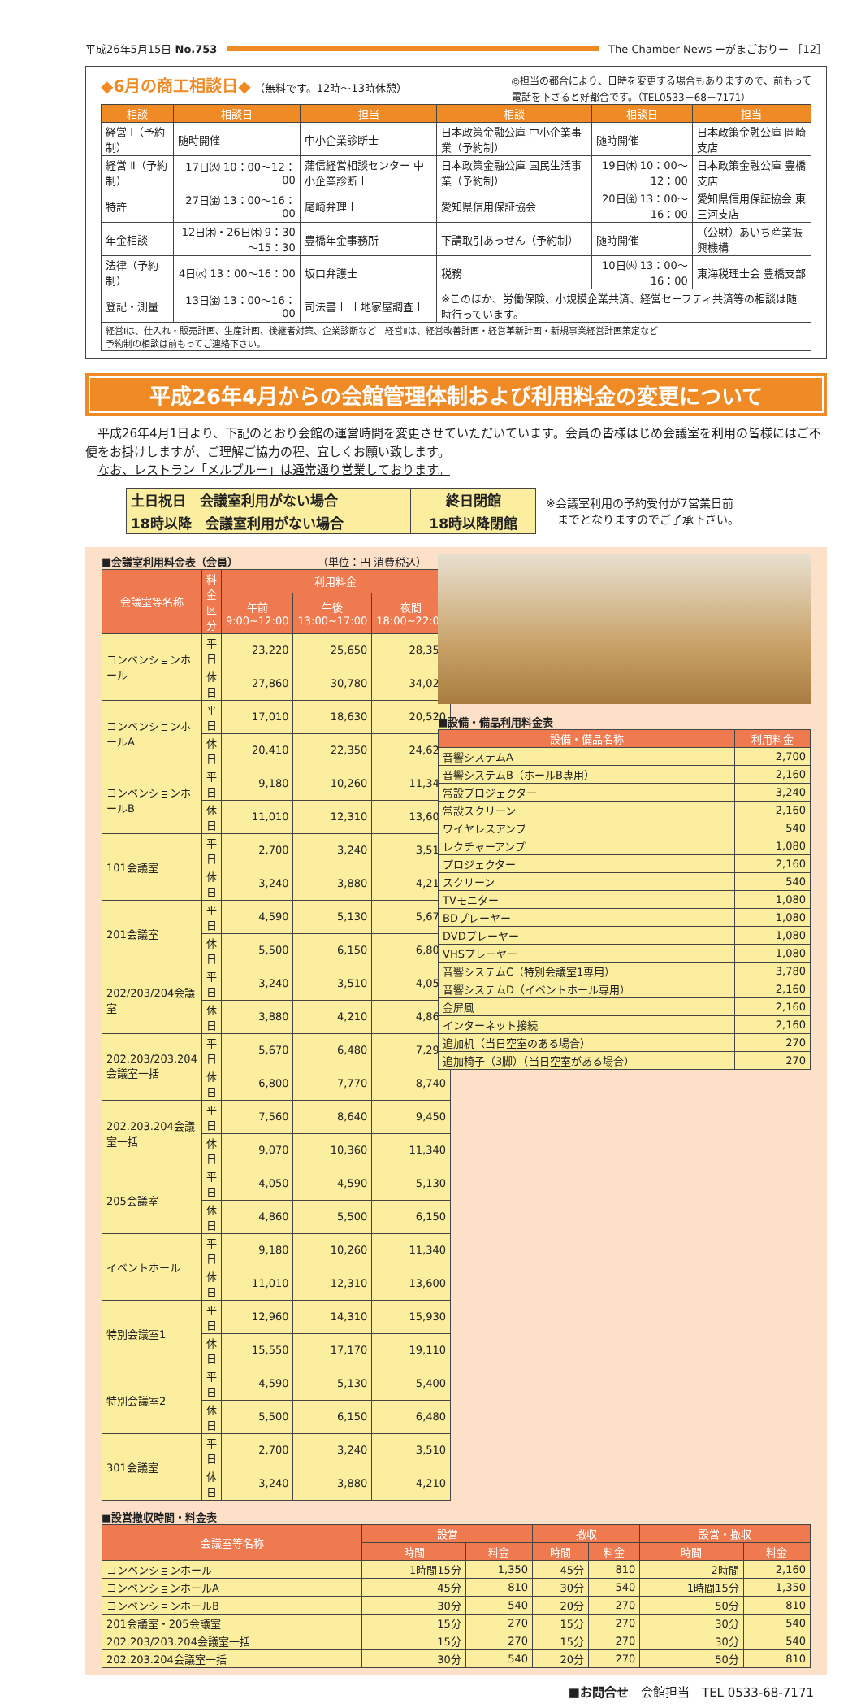平成26年5月15日 No.753
The Chamber News ーがまごおりー ［12］
◆6月の商工相談日◆ （無料です。12時～13時休憩）
◎担当の都合により、日時を変更する場合もありますので、前もって
電話を下さると好都合です。（TEL0533－68－7171）
| 相談 | 相談日 | 担当 | 相談 | 相談日 | 担当 |
| --- | --- | --- | --- | --- | --- |
| 経営 Ⅰ（予約制） | 随時開催 | 中小企業診断士 | 日本政策金融公庫 中小企業事業（予約制） | 随時開催 | 日本政策金融公庫 岡崎支店 |
| 経営 Ⅱ（予約制） | 17日㈫ 10：00～12：00 | 蒲信経営相談センター 中小企業診断士 | 日本政策金融公庫 国民生活事業（予約制） | 19日㈭ 10：00～12：00 | 日本政策金融公庫 豊橋支店 |
| 特許 | 27日㈮ 13：00～16：00 | 尾崎弁理士 | 愛知県信用保証協会 | 20日㈮ 13：00～16：00 | 愛知県信用保証協会 東三河支店 |
| 年金相談 | 12日㈭・26日㈭ 9：30～15：30 | 豊橋年金事務所 | 下請取引あっせん（予約制） | 随時開催 | （公財）あいち産業振興機構 |
| 法律（予約制） | 4日㈬ 13：00～16：00 | 坂口弁護士 | 税務 | 10日㈫ 13：00～16：00 | 東海税理士会 豊橋支部 |
| 登記・測量 | 13日㈮ 13：00～16：00 | 司法書士 土地家屋調査士 | ※このほか、労働保険、小規模企業共済、経営セーフティ共済等の相談は随時行っています。 | | |
| 経営Ⅰは、仕入れ・販売計画、生産計画、後継者対策、企業診断など 経営Ⅱは、経営改善計画・経営革新計画・新規事業経営計画策定など 予約制の相談は前もってご連絡下さい。 | | | | | |
平成26年4月からの会館管理体制および利用料金の変更について
　平成26年4月1日より、下記のとおり会館の運営時間を変更させていただいています。会員の皆様はじめ会議室を利用の皆様にはご不便をお掛けしますが、ご理解ご協力の程、宜しくお願い致します。
　なお、レストラン「メルブルー」は通常通り営業しております。
| 土日祝日 会議室利用がない場合 | 終日閉館 |
| 18時以降 会議室利用がない場合 | 18時以降閉館 |
※会議室利用の予約受付が7営業日前
　までとなりますのでご了承下さい。
■会議室利用料金表（会員） （単位：円 消費税込）
| 会議室等名称 | 料金区分 | 利用料金 | | |
| --- | --- | --- | --- | --- |
| | | 午前 9:00~12:00 | 午後 13:00~17:00 | 夜間 18:00~22:00 |
| コンベンションホール | 平日 | 23,220 | 25,650 | 28,350 |
| | 休日 | 27,860 | 30,780 | 34,020 |
| コンベンションホールA | 平日 | 17,010 | 18,630 | 20,520 |
| | 休日 | 20,410 | 22,350 | 24,620 |
| コンベンションホールB | 平日 | 9,180 | 10,260 | 11,340 |
| | 休日 | 11,010 | 12,310 | 13,600 |
| 101会議室 | 平日 | 2,700 | 3,240 | 3,510 |
| | 休日 | 3,240 | 3,880 | 4,210 |
| 201会議室 | 平日 | 4,590 | 5,130 | 5,670 |
| | 休日 | 5,500 | 6,150 | 6,800 |
| 202/203/204会議室 | 平日 | 3,240 | 3,510 | 4,050 |
| | 休日 | 3,880 | 4,210 | 4,860 |
| 202.203/203.204会議室一括 | 平日 | 5,670 | 6,480 | 7,290 |
| | 休日 | 6,800 | 7,770 | 8,740 |
| 202.203.204会議室一括 | 平日 | 7,560 | 8,640 | 9,450 |
| | 休日 | 9,070 | 10,360 | 11,340 |
| 205会議室 | 平日 | 4,050 | 4,590 | 5,130 |
| | 休日 | 4,860 | 5,500 | 6,150 |
| イベントホール | 平日 | 9,180 | 10,260 | 11,340 |
| | 休日 | 11,010 | 12,310 | 13,600 |
| 特別会議室1 | 平日 | 12,960 | 14,310 | 15,930 |
| | 休日 | 15,550 | 17,170 | 19,110 |
| 特別会議室2 | 平日 | 4,590 | 5,130 | 5,400 |
| | 休日 | 5,500 | 6,150 | 6,480 |
| 301会議室 | 平日 | 2,700 | 3,240 | 3,510 |
| | 休日 | 3,240 | 3,880 | 4,210 |
■設備・備品利用料金表
| 設備・備品名称 | 利用料金 |
| --- | --- |
| 音響システムA | 2,700 |
| 音響システムB（ホールB専用） | 2,160 |
| 常設プロジェクター | 3,240 |
| 常設スクリーン | 2,160 |
| ワイヤレスアンプ | 540 |
| レクチャーアンプ | 1,080 |
| プロジェクター | 2,160 |
| スクリーン | 540 |
| TVモニター | 1,080 |
| BDプレーヤー | 1,080 |
| DVDプレーヤー | 1,080 |
| VHSプレーヤー | 1,080 |
| 音響システムC（特別会議室1専用） | 3,780 |
| 音響システムD（イベントホール専用） | 2,160 |
| 金屏風 | 2,160 |
| インターネット接続 | 2,160 |
| 追加机（当日空室のある場合） | 270 |
| 追加椅子（3脚）（当日空室がある場合） | 270 |
■設営撤収時間・料金表
| 会議室等名称 | 設営 | | 撤収 | | 設営・撤収 | |
| --- | --- | --- | --- | --- | --- | --- |
| | 時間 | 料金 | 時間 | 料金 | 時間 | 料金 |
| コンベンションホール | 1時間15分 | 1,350 | 45分 | 810 | 2時間 | 2,160 |
| コンベンションホールA | 45分 | 810 | 30分 | 540 | 1時間15分 | 1,350 |
| コンベンションホールB | 30分 | 540 | 20分 | 270 | 50分 | 810 |
| 201会議室・205会議室 | 15分 | 270 | 15分 | 270 | 30分 | 540 |
| 202.203/203.204会議室一括 | 15分 | 270 | 15分 | 270 | 30分 | 540 |
| 202.203.204会議室一括 | 30分 | 540 | 20分 | 270 | 50分 | 810 |
■お問合せ　会館担当　TEL 0533-68-7171